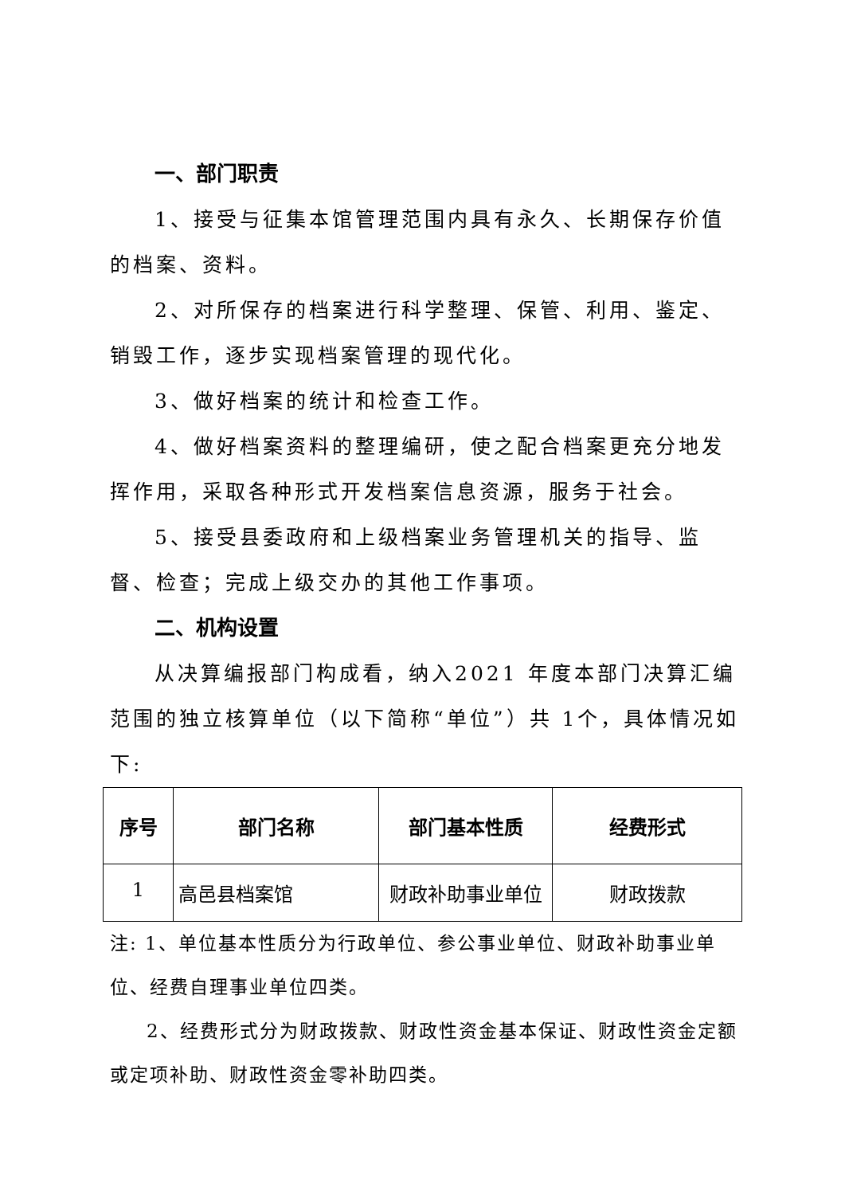一、部门职责
1、接受与征集本馆管理范围内具有永久、长期保存价值的档案、资料。
2、对所保存的档案进行科学整理、保管、利用、鉴定、销毁工作，逐步实现档案管理的现代化。
3、做好档案的统计和检查工作。
4、做好档案资料的整理编研，使之配合档案更充分地发挥作用，采取各种形式开发档案信息资源，服务于社会。
5、接受县委政府和上级档案业务管理机关的指导、监督、检查；完成上级交办的其他工作事项。
二、机构设置
从决算编报部门构成看，纳入2021 年度本部门决算汇编范围的独立核算单位（以下简称“单位”）共 1个，具体情况如下:
| 序号 | 部门名称 | 部门基本性质 | 经费形式 |
| --- | --- | --- | --- |
| 1 | 高邑县档案馆 | 财政补助事业单位 | 财政拨款 |
注: 1、单位基本性质分为行政单位、参公事业单位、财政补助事业单位、经费自理事业单位四类。
2、经费形式分为财政拨款、财政性资金基本保证、财政性资金定额或定项补助、财政性资金零补助四类。